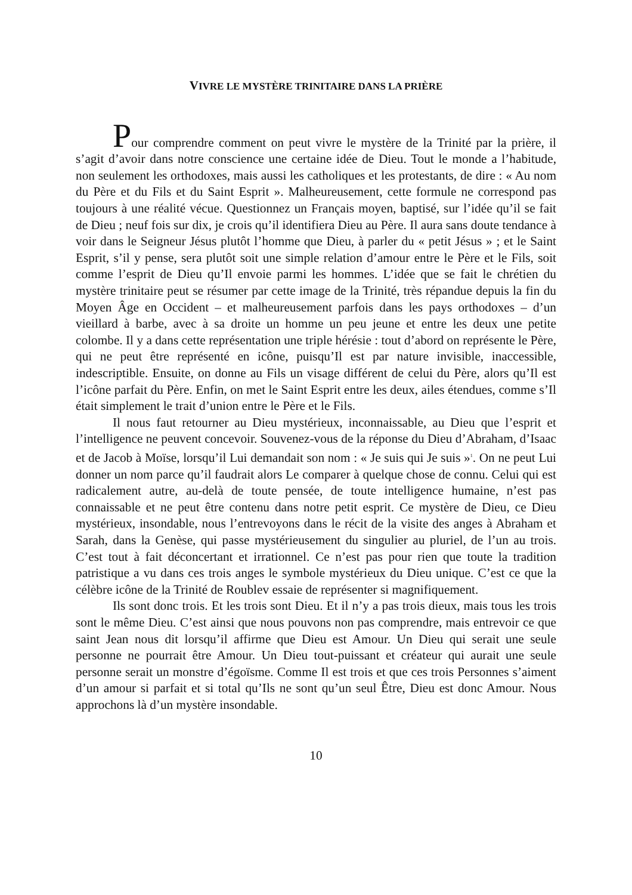VIVRE LE MYSTÈRE TRINITAIRE DANS LA PRIÈRE
Pour comprendre comment on peut vivre le mystère de la Trinité par la prière, il s’agit d’avoir dans notre conscience une certaine idée de Dieu. Tout le monde a l’habitude, non seulement les orthodoxes, mais aussi les catholiques et les protestants, de dire : « Au nom du Père et du Fils et du Saint Esprit ». Malheureusement, cette formule ne correspond pas toujours à une réalité vécue. Questionnez un Français moyen, baptisé, sur l’idée qu’il se fait de Dieu ; neuf fois sur dix, je crois qu’il identifiera Dieu au Père. Il aura sans doute tendance à voir dans le Seigneur Jésus plutôt l’homme que Dieu, à parler du « petit Jésus » ; et le Saint Esprit, s’il y pense, sera plutôt soit une simple relation d’amour entre le Père et le Fils, soit comme l’esprit de Dieu qu’Il envoie parmi les hommes. L’idée que se fait le chrétien du mystère trinitaire peut se résumer par cette image de la Trinité, très répandue depuis la fin du Moyen Âge en Occident – et malheureusement parfois dans les pays orthodoxes – d’un vieillard à barbe, avec à sa droite un homme un peu jeune et entre les deux une petite colombe. Il y a dans cette représentation une triple hérésie : tout d’abord on représente le Père, qui ne peut être représenté en icône, puisqu’Il est par nature invisible, inaccessible, indescriptible. Ensuite, on donne au Fils un visage différent de celui du Père, alors qu’Il est l’icône parfait du Père. Enfin, on met le Saint Esprit entre les deux, ailes étendues, comme s’Il était simplement le trait d’union entre le Père et le Fils.
Il nous faut retourner au Dieu mystérieux, inconnaissable, au Dieu que l’esprit et l’intelligence ne peuvent concevoir. Souvenez-vous de la réponse du Dieu d’Abraham, d’Isaac et de Jacob à Moïse, lorsqu’il Lui demandait son nom : « Je suis qui Je suis »<sup>1</sup>. On ne peut Lui donner un nom parce qu’il faudrait alors Le comparer à quelque chose de connu. Celui qui est radicalement autre, au-delà de toute pensée, de toute intelligence humaine, n’est pas connaissable et ne peut être contenu dans notre petit esprit. Ce mystère de Dieu, ce Dieu mystérieux, insondable, nous l’entrevoyons dans le récit de la visite des anges à Abraham et Sarah, dans la Genèse, qui passe mystérieusement du singulier au pluriel, de l’un au trois. C’est tout à fait déconcertant et irrationnel. Ce n’est pas pour rien que toute la tradition patristique a vu dans ces trois anges le symbole mystérieux du Dieu unique. C’est ce que la célèbre icône de la Trinité de Roublev essaie de représenter si magnifiquement.
Ils sont donc trois. Et les trois sont Dieu. Et il n’y a pas trois dieux, mais tous les trois sont le même Dieu. C’est ainsi que nous pouvons non pas comprendre, mais entrevoir ce que saint Jean nous dit lorsqu’il affirme que Dieu est Amour. Un Dieu qui serait une seule personne ne pourrait être Amour. Un Dieu tout-puissant et créateur qui aurait une seule personne serait un monstre d’égoïsme. Comme Il est trois et que ces trois Personnes s’aiment d’un amour si parfait et si total qu’Ils ne sont qu’un seul Être, Dieu est donc Amour. Nous approchons là d’un mystère insondable.
10